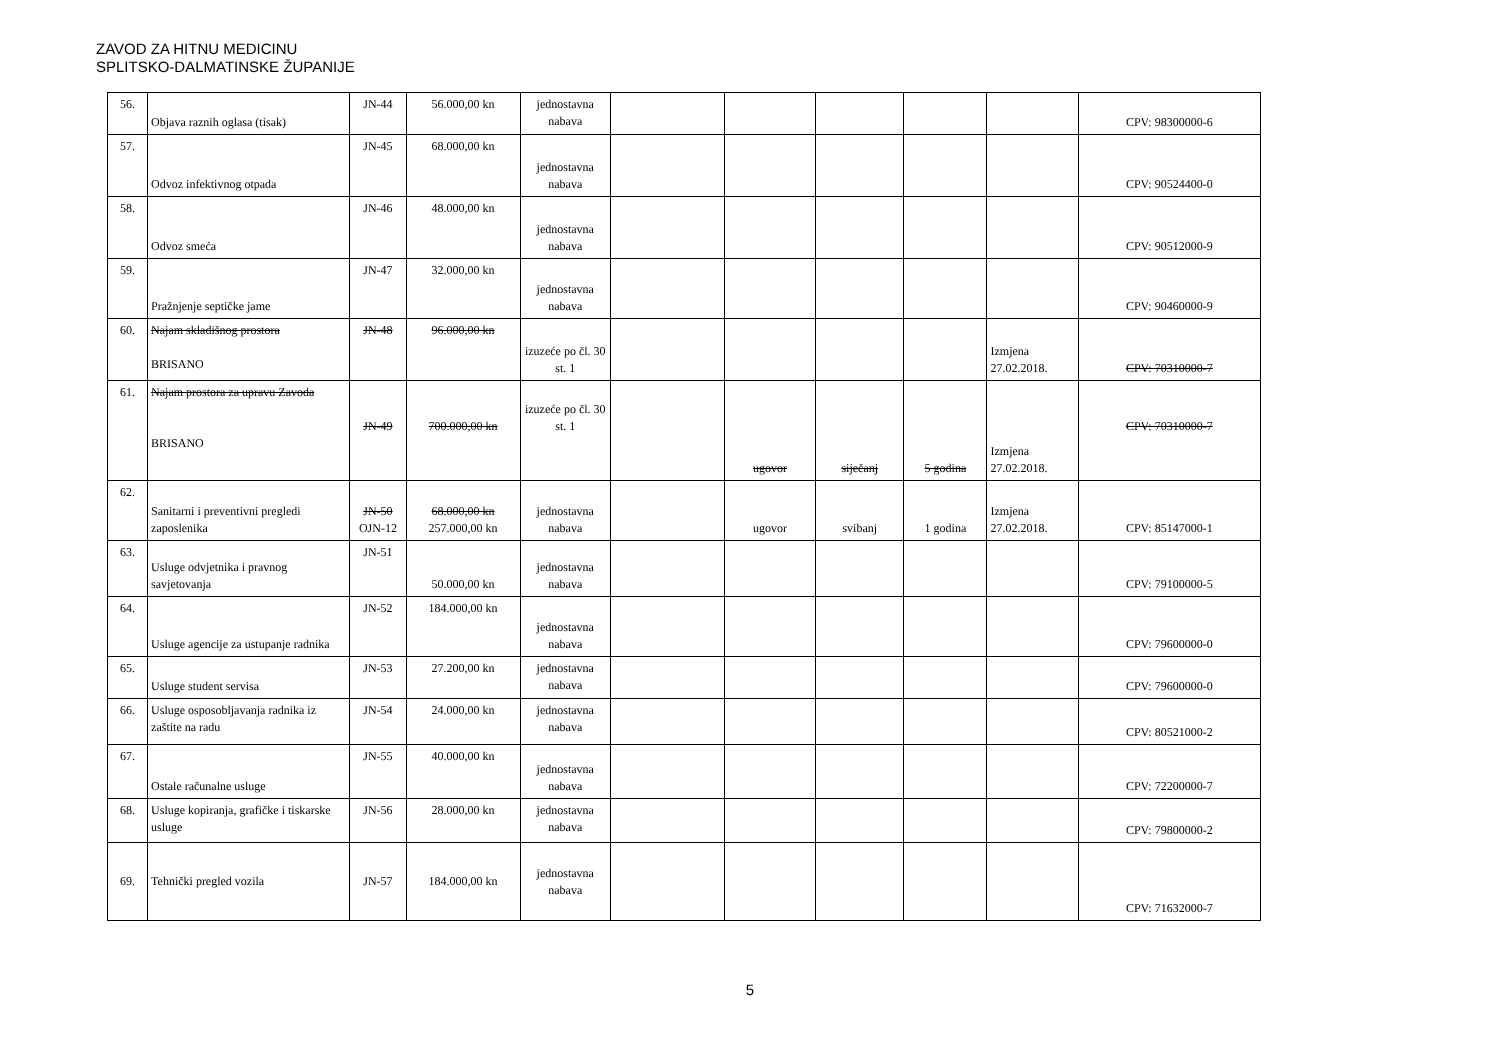ZAVOD ZA HITNU MEDICINU
SPLITSKO-DALMATINSKE ŽUPANIJE
| 56. | Objava raznih oglasa (tisak) | JN-44 | 56.000,00 kn | jednostavna nabava | | | | | | CPV: 98300000-6 |
| 57. | Odvoz infektivnog otpada | JN-45 | 68.000,00 kn | jednostavna nabava | | | | | | CPV: 90524400-0 |
| 58. | Odvoz smeća | JN-46 | 48.000,00 kn | jednostavna nabava | | | | | | CPV: 90512000-9 |
| 59. | Pražnjenje septičke jame | JN-47 | 32.000,00 kn | jednostavna nabava | | | | | | CPV: 90460000-9 |
| 60. | Najam skladišnog prostora BRISANO | JN-48 | 96.000,00 kn | izuzeće po čl. 30 st. 1 | | | | | Izmjena 27.02.2018. | CPV: 70310000-7 |
| 61. | Najam prostora za upravu Zavoda BRISANO | JN-49 | 700.000,00 kn | izuzeće po čl. 30 st. 1 | | ugovor | siječanj | 5 godina | Izmjena 27.02.2018. | CPV: 70310000-7 |
| 62. | Sanitarni i preventivni pregledi zaposlenika | JN-50 OJN-12 | 68.000,00 kn 257.000,00 kn | jednostavna nabava | | ugovor | svibanj | 1 godina | Izmjena 27.02.2018. | CPV: 85147000-1 |
| 63. | Usluge odvjetnika i pravnog savjetovanja | JN-51 | 50.000,00 kn | jednostavna nabava | | | | | | CPV: 79100000-5 |
| 64. | Usluge agencije za ustupanje radnika | JN-52 | 184.000,00 kn | jednostavna nabava | | | | | | CPV: 79600000-0 |
| 65. | Usluge student servisa | JN-53 | 27.200,00 kn | jednostavna nabava | | | | | | CPV: 79600000-0 |
| 66. | Usluge osposobljavanja radnika iz zaštite na radu | JN-54 | 24.000,00 kn | jednostavna nabava | | | | | | CPV: 80521000-2 |
| 67. | Ostale računalne usluge | JN-55 | 40.000,00 kn | jednostavna nabava | | | | | | CPV: 72200000-7 |
| 68. | Usluge kopiranja, grafičke i tiskarske usluge | JN-56 | 28.000,00 kn | jednostavna nabava | | | | | | CPV: 79800000-2 |
| 69. | Tehnički pregled vozila | JN-57 | 184.000,00 kn | jednostavna nabava | | | | | | CPV: 71632000-7 |
5